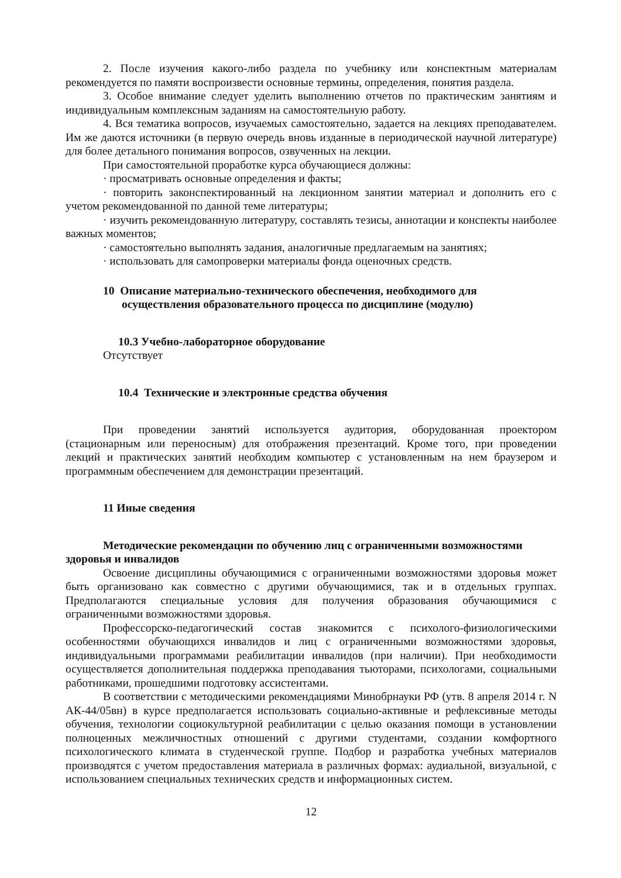2. После изучения какого-либо раздела по учебнику или конспектным материалам рекомендуется по памяти воспроизвести основные термины, определения, понятия раздела.
3. Особое внимание следует уделить выполнению отчетов по практическим занятиям и индивидуальным комплексным заданиям на самостоятельную работу.
4. Вся тематика вопросов, изучаемых самостоятельно, задается на лекциях преподавателем. Им же даются источники (в первую очередь вновь изданные в периодической научной литературе) для более детального понимания вопросов, озвученных на лекции.
При самостоятельной проработке курса обучающиеся должны:
· просматривать основные определения и факты;
· повторить законспектированный на лекционном занятии материал и дополнить его с учетом рекомендованной по данной теме литературы;
· изучить рекомендованную литературу, составлять тезисы, аннотации и конспекты наиболее важных моментов;
· самостоятельно выполнять задания, аналогичные предлагаемым на занятиях;
· использовать для самопроверки материалы фонда оценочных средств.
10 Описание материально-технического обеспечения, необходимого для осуществления образовательного процесса по дисциплине (модулю)
10.3 Учебно-лабораторное оборудование
Отсутствует
10.4 Технические и электронные средства обучения
При проведении занятий используется аудитория, оборудованная проектором (стационарным или переносным) для отображения презентаций. Кроме того, при проведении лекций и практических занятий необходим компьютер с установленным на нем браузером и программным обеспечением для демонстрации презентаций.
11 Иные сведения
Методические рекомендации по обучению лиц с ограниченными возможностями здоровья и инвалидов
Освоение дисциплины обучающимися с ограниченными возможностями здоровья может быть организовано как совместно с другими обучающимися, так и в отдельных группах. Предполагаются специальные условия для получения образования обучающимися с ограниченными возможностями здоровья.
Профессорско-педагогический состав знакомится с психолого-физиологическими особенностями обучающихся инвалидов и лиц с ограниченными возможностями здоровья, индивидуальными программами реабилитации инвалидов (при наличии). При необходимости осуществляется дополнительная поддержка преподавания тьюторами, психологами, социальными работниками, прошедшими подготовку ассистентами.
В соответствии с методическими рекомендациями Минобрнауки РФ (утв. 8 апреля 2014 г. N АК-44/05вн) в курсе предполагается использовать социально-активные и рефлексивные методы обучения, технологии социокультурной реабилитации с целью оказания помощи в установлении полноценных межличностных отношений с другими студентами, создании комфортного психологического климата в студенческой группе. Подбор и разработка учебных материалов производятся с учетом предоставления материала в различных формах: аудиальной, визуальной, с использованием специальных технических средств и информационных систем.
12